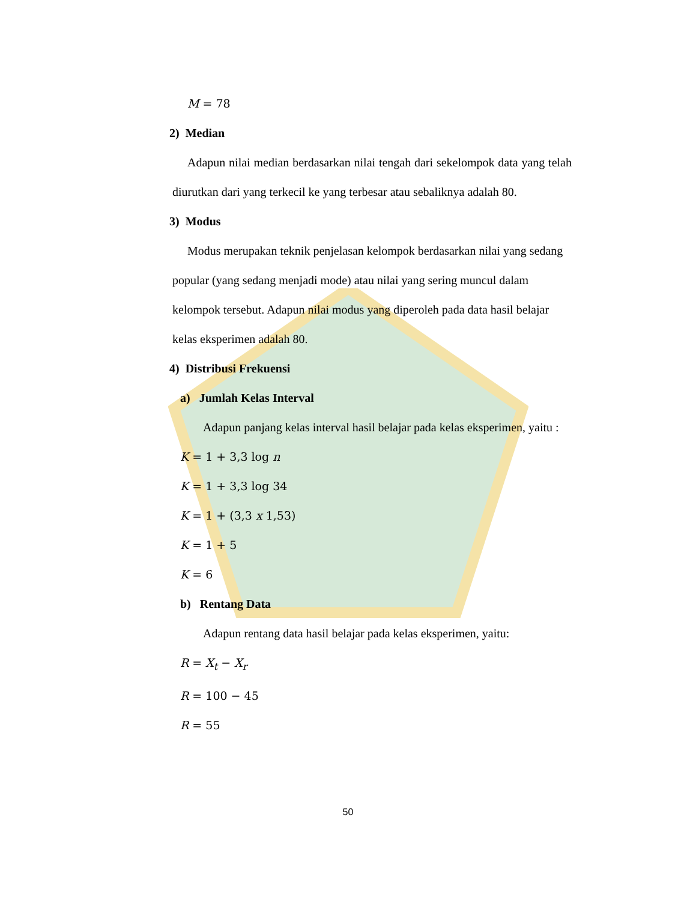M = 78
2) Median
Adapun nilai median berdasarkan nilai tengah dari sekelompok data yang telah diurutkan dari yang terkecil ke yang terbesar atau sebaliknya adalah 80.
3) Modus
Modus merupakan teknik penjelasan kelompok berdasarkan nilai yang sedang popular (yang sedang menjadi mode) atau nilai yang sering muncul dalam kelompok tersebut. Adapun nilai modus yang diperoleh pada data hasil belajar kelas eksperimen adalah 80.
4) Distribusi Frekuensi
a) Jumlah Kelas Interval
Adapun panjang kelas interval hasil belajar pada kelas eksperimen, yaitu :
K = 1 + 3,3 log n
K = 1 + 3,3 log 34
K = 1 + (3,3 x 1,53)
K = 1 + 5
K = 6
b) Rentang Data
Adapun rentang data hasil belajar pada kelas eksperimen, yaitu:
R = X<sub>t</sub> − X<sub>r</sub>
R = 100 − 45
R = 55
50